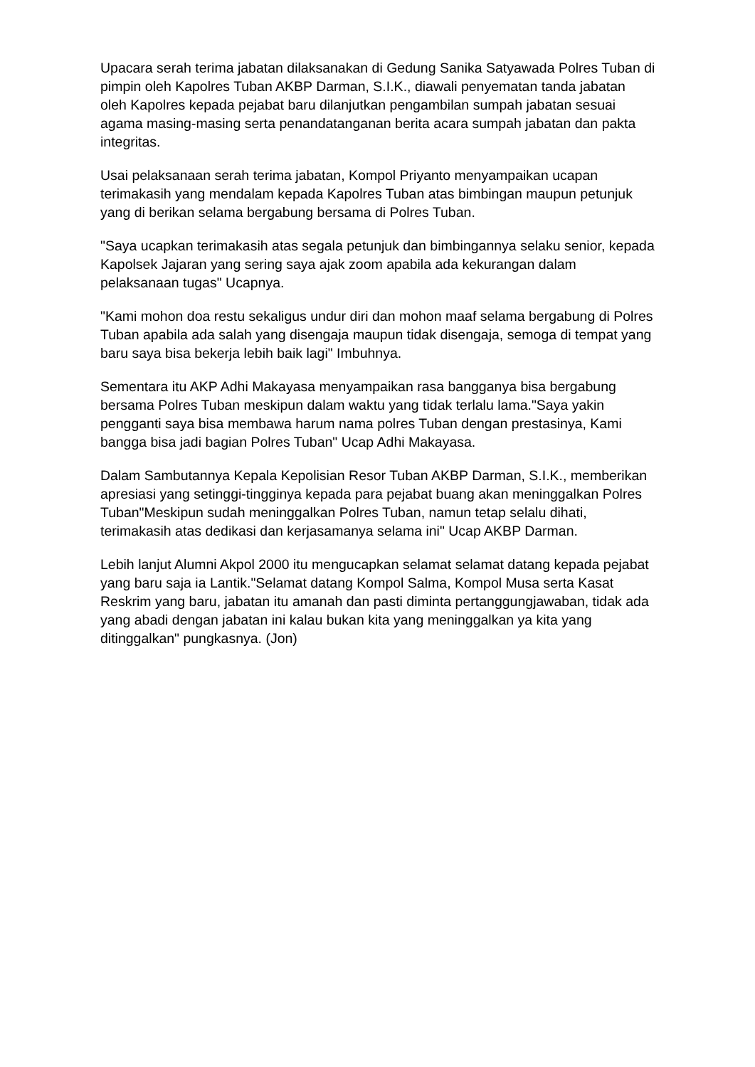Upacara serah terima jabatan dilaksanakan di Gedung Sanika Satyawada Polres Tuban di pimpin oleh Kapolres Tuban AKBP Darman, S.I.K., diawali penyematan tanda jabatan oleh Kapolres kepada pejabat baru dilanjutkan pengambilan sumpah jabatan sesuai agama masing-masing serta penandatanganan berita acara sumpah jabatan dan pakta integritas.
Usai pelaksanaan serah terima jabatan, Kompol Priyanto menyampaikan ucapan terimakasih yang mendalam kepada Kapolres Tuban atas bimbingan maupun petunjuk yang di berikan selama bergabung bersama di Polres Tuban.
"Saya ucapkan terimakasih atas segala petunjuk dan bimbingannya selaku senior, kepada Kapolsek Jajaran yang sering saya ajak zoom apabila ada kekurangan dalam pelaksanaan tugas" Ucapnya.
"Kami mohon doa restu sekaligus undur diri dan mohon maaf selama bergabung di Polres Tuban apabila ada salah yang disengaja maupun tidak disengaja, semoga di tempat yang baru saya bisa bekerja lebih baik lagi" Imbuhnya.
Sementara itu AKP Adhi Makayasa menyampaikan rasa bangganya bisa bergabung bersama Polres Tuban meskipun dalam waktu yang tidak terlalu lama."Saya yakin pengganti saya bisa membawa harum nama polres Tuban dengan prestasinya, Kami bangga bisa jadi bagian Polres Tuban" Ucap Adhi Makayasa.
Dalam Sambutannya Kepala Kepolisian Resor Tuban AKBP Darman, S.I.K., memberikan apresiasi yang setinggi-tingginya kepada para pejabat buang akan meninggalkan Polres Tuban"Meskipun sudah meninggalkan Polres Tuban, namun tetap selalu dihati, terimakasih atas dedikasi dan kerjasamanya selama ini" Ucap AKBP Darman.
Lebih lanjut Alumni Akpol 2000 itu mengucapkan selamat selamat datang kepada pejabat yang baru saja ia Lantik."Selamat datang Kompol Salma, Kompol Musa serta Kasat Reskrim yang baru, jabatan itu amanah dan pasti diminta pertanggungjawaban, tidak ada yang abadi dengan jabatan ini kalau bukan kita yang meninggalkan ya kita yang ditinggalkan" pungkasnya. (Jon)